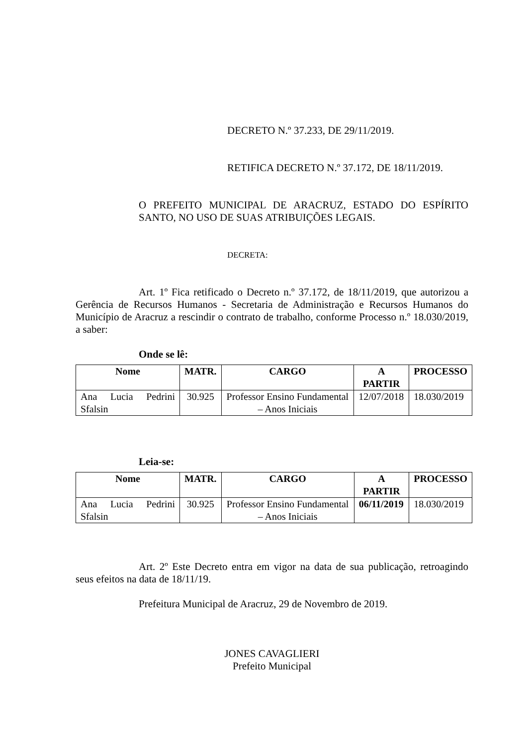DECRETO N.º 37.233, DE 29/11/2019.
RETIFICA DECRETO N.º 37.172, DE 18/11/2019.
O PREFEITO MUNICIPAL DE ARACRUZ, ESTADO DO ESPÍRITO SANTO, NO USO DE SUAS ATRIBUIÇÕES LEGAIS.
DECRETA:
Art. 1º Fica retificado o Decreto n.º 37.172, de 18/11/2019, que autorizou a Gerência de Recursos Humanos - Secretaria de Administração e Recursos Humanos do Município de Aracruz a rescindir o contrato de trabalho, conforme Processo n.º 18.030/2019, a saber:
Onde se lê:
| Nome | MATR. | CARGO | A PARTIR | PROCESSO |
| --- | --- | --- | --- | --- |
| Ana Lucia Pedrini Sfalsin | 30.925 | Professor Ensino Fundamental – Anos Iniciais | 12/07/2018 | 18.030/2019 |
Leia-se:
| Nome | MATR. | CARGO | A PARTIR | PROCESSO |
| --- | --- | --- | --- | --- |
| Ana Lucia Pedrini Sfalsin | 30.925 | Professor Ensino Fundamental – Anos Iniciais | 06/11/2019 | 18.030/2019 |
Art. 2º Este Decreto entra em vigor na data de sua publicação, retroagindo seus efeitos na data de 18/11/19.
Prefeitura Municipal de Aracruz, 29 de Novembro de 2019.
JONES CAVAGLIERI
Prefeito Municipal